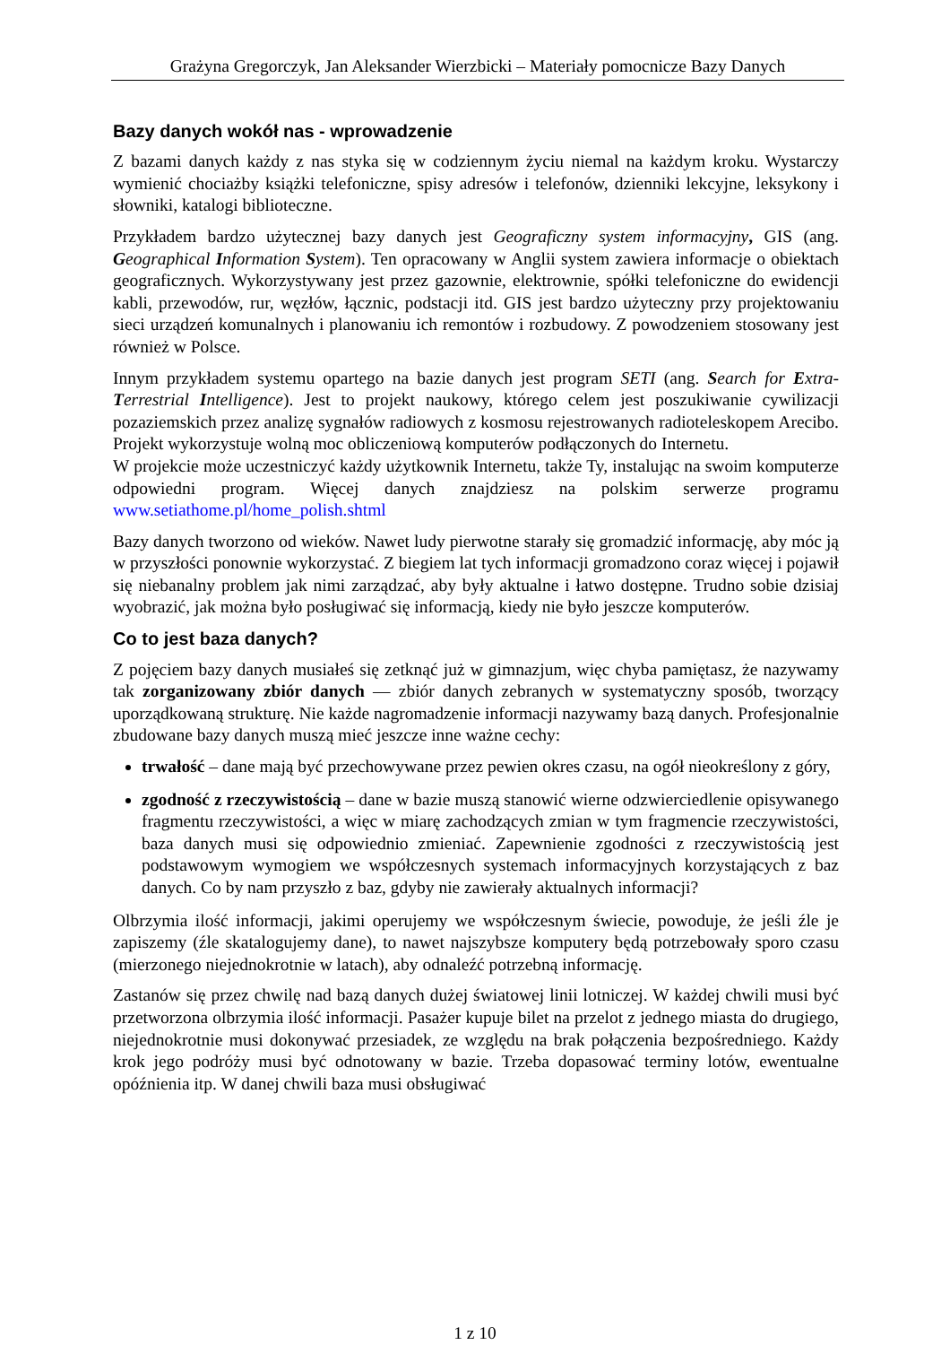Grażyna Gregorczyk, Jan Aleksander Wierzbicki – Materiały pomocnicze Bazy Danych
Bazy danych wokół nas - wprowadzenie
Z bazami danych każdy z nas styka się w codziennym życiu niemal na każdym kroku. Wystarczy wymienić chociażby książki telefoniczne, spisy adresów i telefonów, dzienniki lekcyjne, leksykony i słowniki, katalogi biblioteczne.
Przykładem bardzo użytecznej bazy danych jest Geograficzny system informacyjny, GIS (ang. Geographical Information System). Ten opracowany w Anglii system zawiera informacje o obiektach geograficznych. Wykorzystywany jest przez gazownie, elektrownie, spółki telefoniczne do ewidencji kabli, przewodów, rur, węzłów, łącznic, podstacji itd. GIS jest bardzo użyteczny przy projektowaniu sieci urządzeń komunalnych i planowaniu ich remontów i rozbudowy. Z powodzeniem stosowany jest również w Polsce.
Innym przykładem systemu opartego na bazie danych jest program SETI (ang. Search for Extra-Terrestrial Intelligence). Jest to projekt naukowy, którego celem jest poszukiwanie cywilizacji pozaziemskich przez analizę sygnałów radiowych z kosmosu rejestrowanych radioteleskopem Arecibo. Projekt wykorzystuje wolną moc obliczeniową komputerów podłączonych do Internetu.
W projekcie może uczestniczyć każdy użytkownik Internetu, także Ty, instalując na swoim komputerze odpowiedni program. Więcej danych znajdziesz na polskim serwerze programu www.setiathome.pl/home_polish.shtml
Bazy danych tworzono od wieków. Nawet ludy pierwotne starały się gromadzić informację, aby móc ją w przyszłości ponownie wykorzystać. Z biegiem lat tych informacji gromadzono coraz więcej i pojawił się niebanalny problem jak nimi zarządzać, aby były aktualne i łatwo dostępne. Trudno sobie dzisiaj wyobrazić, jak można było posługiwać się informacją, kiedy nie było jeszcze komputerów.
Co to jest baza danych?
Z pojęciem bazy danych musiałeś się zetknąć już w gimnazjum, więc chyba pamiętasz, że nazywamy tak zorganizowany zbiór danych — zbiór danych zebranych w systematyczny sposób, tworzący uporządkowaną strukturę. Nie każde nagromadzenie informacji nazywamy bazą danych. Profesjonalnie zbudowane bazy danych muszą mieć jeszcze inne ważne cechy:
trwałość – dane mają być przechowywane przez pewien okres czasu, na ogół nieokreślony z góry,
zgodność z rzeczywistością – dane w bazie muszą stanowić wierne odzwierciedlenie opisywanego fragmentu rzeczywistości, a więc w miarę zachodzących zmian w tym fragmencie rzeczywistości, baza danych musi się odpowiednio zmieniać. Zapewnienie zgodności z rzeczywistością jest podstawowym wymogiem we współczesnych systemach informacyjnych korzystających z baz danych. Co by nam przyszło z baz, gdyby nie zawierały aktualnych informacji?
Olbrzymia ilość informacji, jakimi operujemy we współczesnym świecie, powoduje, że jeśli źle je zapiszemy (źle skatalogujemy dane), to nawet najszybsze komputery będą potrzebowały sporo czasu (mierzonego niejednokrotnie w latach), aby odnaleźć potrzebną informację.
Zastanów się przez chwilę nad bazą danych dużej światowej linii lotniczej. W każdej chwili musi być przetworzona olbrzymia ilość informacji. Pasażer kupuje bilet na przelot z jednego miasta do drugiego, niejednokrotnie musi dokonywać przesiadek, ze względu na brak połączenia bezpośredniego. Każdy krok jego podróży musi być odnotowany w bazie. Trzeba dopasować terminy lotów, ewentualne opóźnienia itp. W danej chwili baza musi obsługiwać
1 z 10